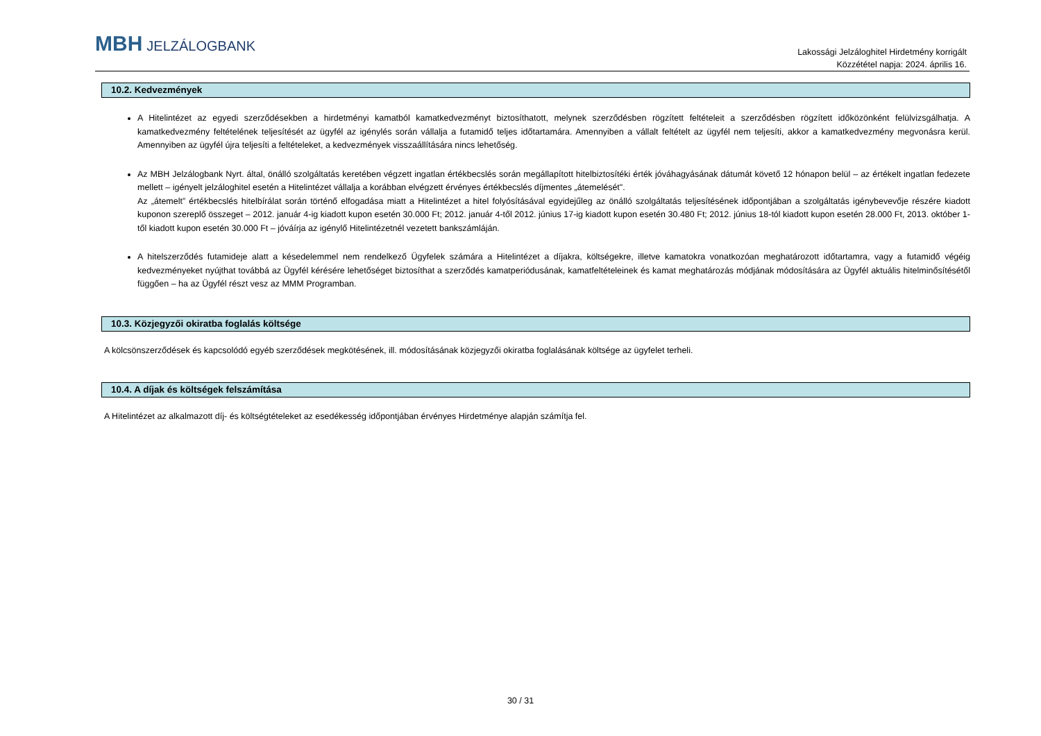MBH JELZÁLOGBANK
Lakossági Jelzáloghitel Hirdetmény korrigált
Közzététel napja: 2024. április 16.
10.2. Kedvezmények
A Hitelintézet az egyedi szerződésekben a hirdetményi kamatból kamatkedvezményt biztosíthatott, melynek szerződésben rögzített feltételeit a szerződésben rögzített időközönként felülvizsgálhatja. A kamatkedvezmény feltételének teljesítését az ügyfél az igénylés során vállalja a futamidő teljes időtartamára. Amennyiben a vállalt feltételt az ügyfél nem teljesíti, akkor a kamatkedvezmény megvonásra kerül. Amennyiben az ügyfél újra teljesíti a feltételeket, a kedvezmények visszaállítására nincs lehetőség.
Az MBH Jelzálogbank Nyrt. által, önálló szolgáltatás keretében végzett ingatlan értékbecslés során megállapított hitelbiztosítéki érték jóváhagyásának dátumát követő 12 hónapon belül – az értékelt ingatlan fedezete mellett – igényelt jelzáloghitel esetén a Hitelintézet vállalja a korábban elvégzett érvényes értékbecslés díjmentes „átemelését".
Az „átemelt” értékbecslés hitelbírálat során történő elfogadása miatt a Hitelintézet a hitel folyósításával egyidejűleg az önálló szolgáltatás teljesítésének időpontjában a szolgáltatás igénybevevője részére kiadott kuponon szereplő összeget – 2012. január 4-ig kiadott kupon esetén 30.000 Ft; 2012. január 4-től 2012. június 17-ig kiadott kupon esetén 30.480 Ft; 2012. június 18-tól kiadott kupon esetén 28.000 Ft, 2013. október 1-től kiadott kupon esetén 30.000 Ft – jóváírja az igénylő Hitelintézetnél vezetett bankszámláján.
A hitelszerződés futamideje alatt a késedelemmel nem rendelkező Ügyfelek számára a Hitelintézet a díjakra, költségekre, illetve kamatokra vonatkozóan meghatározott időtartamra, vagy a futamidő végéig kedvezményeket nyújthat továbbá az Ügyfél kérésére lehetőséget biztosíthat a szerződés kamatperiódusának, kamatfeltételeinek és kamat meghatározás módjának módosítására az Ügyfél aktuális hitelminősítésétől függően – ha az Ügyfél részt vesz az MMM Programban.
10.3. Közjegyzői okiratba foglalás költsége
A kölcsönszerződések és kapcsolódó egyéb szerződések megkötésének, ill. módosításának közjegyzői okiratba foglalásának költsége az ügyfelet terheli.
10.4. A díjak és költségek felszámítása
A Hitelintézet az alkalmazott díj- és költségtételeket az esedékesség időpontjában érvényes Hirdetménye alapján számítja fel.
30 / 31